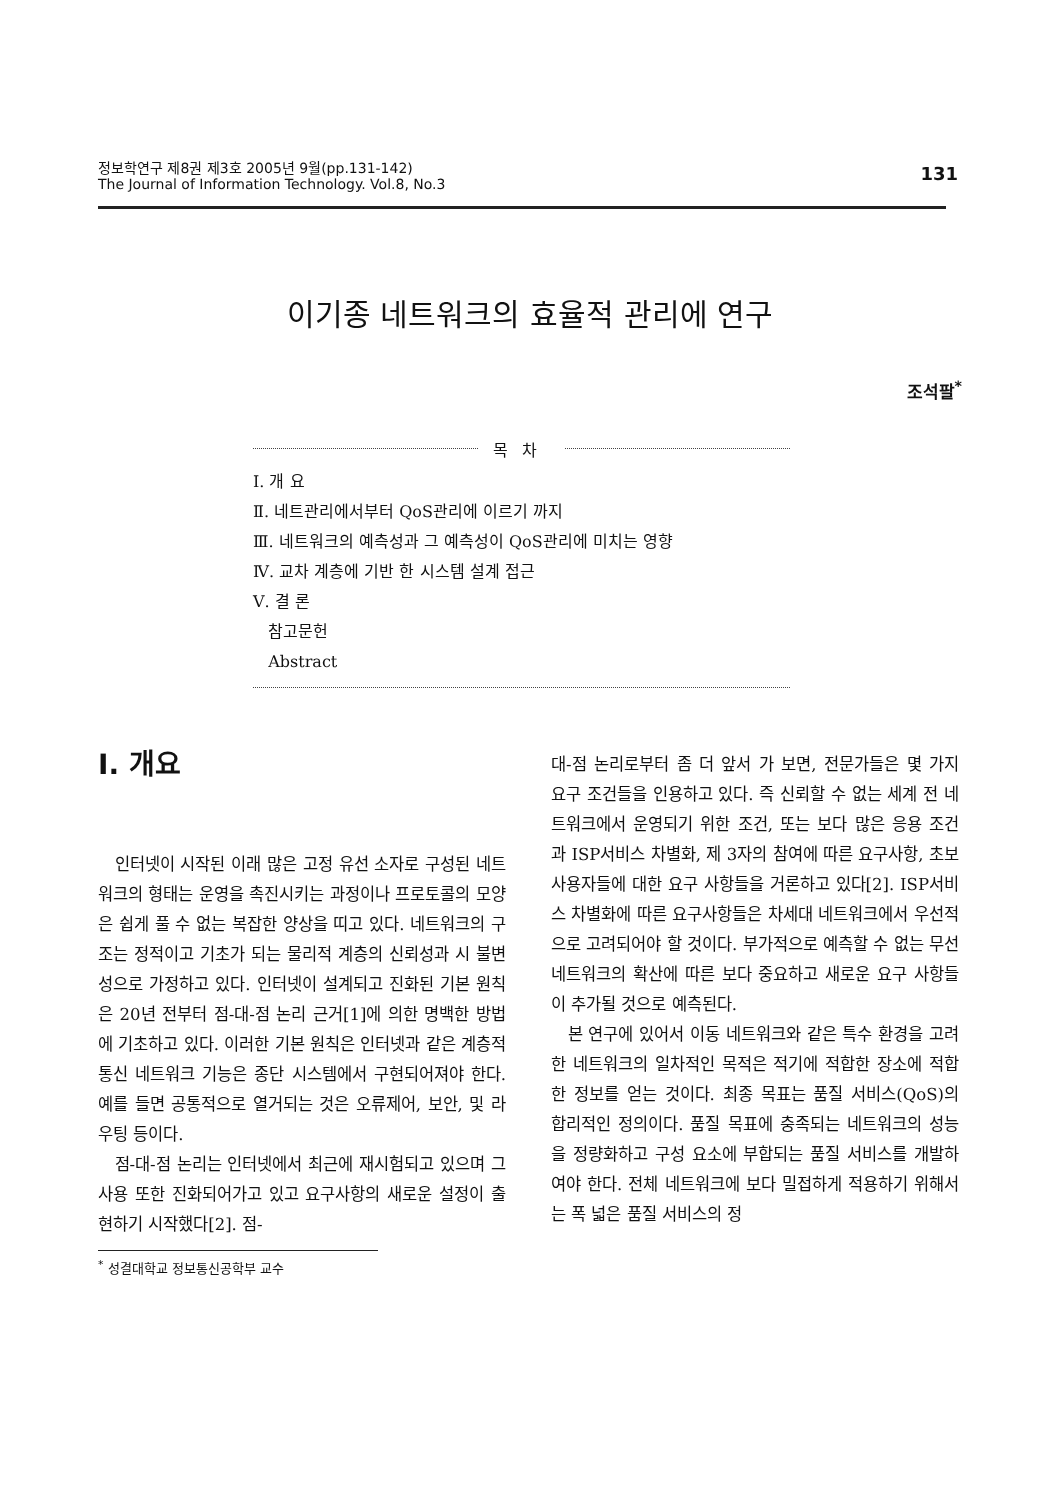정보학연구 제8권 제3호 2005년 9월(pp.131-142)
The Journal of Information Technology. Vol.8, No.3
131
이기종 네트워크의 효율적 관리에 연구
조석팔<sup>*</sup>
목차
Ⅰ. 개 요
Ⅱ. 네트관리에서부터 QoS관리에 이르기 까지
Ⅲ. 네트워크의 예측성과 그 예측성이 QoS관리에 미치는 영향
Ⅳ. 교차 계층에 기반 한 시스템 설계 접근
Ⅴ. 결 론
참고문헌
Abstract
Ⅰ. 개요
인터넷이 시작된 이래 많은 고정 유선 소자로 구성된 네트워크의 형태는 운영을 촉진시키는 과정이나 프로토콜의 모양은 쉽게 풀 수 없는 복잡한 양상을 띠고 있다. 네트워크의 구조는 정적이고 기초가 되는 물리적 계층의 신뢰성과 시 불변성으로 가정하고 있다. 인터넷이 설계되고 진화된 기본 원칙은 20년 전부터 점-대-점 논리 근거[1]에 의한 명백한 방법에 기초하고 있다. 이러한 기본 원칙은 인터넷과 같은 계층적 통신 네트워크 기능은 종단 시스템에서 구현되어져야 한다. 예를 들면 공통적으로 열거되는 것은 오류제어, 보안, 및 라우팅 등이다.
점-대-점 논리는 인터넷에서 최근에 재시험되고 있으며 그 사용 또한 진화되어가고 있고 요구사항의 새로운 설정이 출현하기 시작했다[2]. 점-
<sup>*</sup> 성결대학교 정보통신공학부 교수
대-점 논리로부터 좀 더 앞서 가 보면, 전문가들은 몇 가지 요구 조건들을 인용하고 있다. 즉 신뢰할 수 없는 세계 전 네트워크에서 운영되기 위한 조건, 또는 보다 많은 응용 조건 과 ISP서비스 차별화, 제 3자의 참여에 따른 요구사항, 초보 사용자들에 대한 요구 사항들을 거론하고 있다[2]. ISP서비스 차별화에 따른 요구사항들은 차세대 네트워크에서 우선적으로 고려되어야 할 것이다. 부가적으로 예측할 수 없는 무선 네트워크의 확산에 따른 보다 중요하고 새로운 요구 사항들이 추가될 것으로 예측된다.
본 연구에 있어서 이동 네트워크와 같은 특수 환경을 고려한 네트워크의 일차적인 목적은 적기에 적합한 장소에 적합한 정보를 얻는 것이다. 최종 목표는 품질 서비스(QoS)의 합리적인 정의이다. 품질 목표에 충족되는 네트워크의 성능을 정량화하고 구성 요소에 부합되는 품질 서비스를 개발하여야 한다. 전체 네트워크에 보다 밀접하게 적용하기 위해서는 폭 넓은 품질 서비스의 정